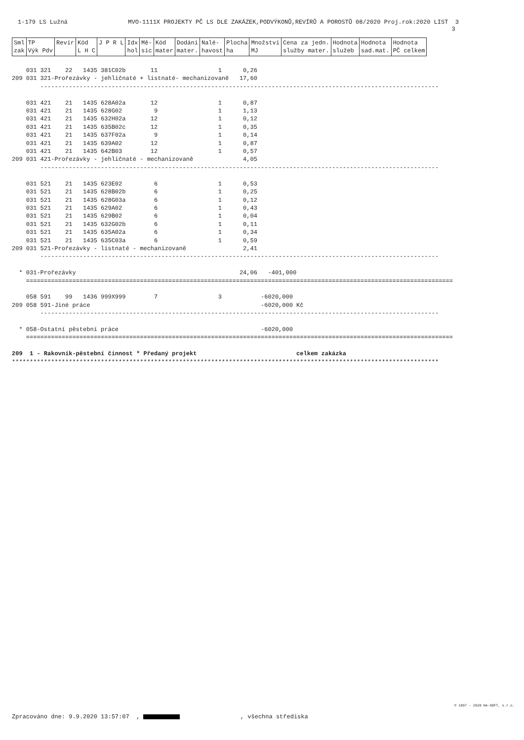1-179 LS Lužná MVO-1111X PROJEKTY PČ LS DLE ZAKÁZEK,PODVÝKONŮ,REVÍRŮ A POROSTŮ 08/2020 Proj.rok:2020 LIST 3 3
| Sml zak | TP Výk Pdv | Revír | Kód L H C | J P R L | Idx hol | Mě- síc | Kód mater | Dodání mater. | Nalé- havost | Plocha ha | Množství MJ | Cena za jedn. služby mater. | Hodnota služeb | Hodnota sad.mat. | Hodnota PČ celkem |
| --- | --- | --- | --- | --- | --- | --- | --- | --- | --- | --- | --- | --- | --- | --- | --- |
    031 321    22   1435 381C02b       11                 1      0,26
209 031 321-Prořezávky - jehličnaté + listnaté- mechanizovaně   17,60
        ----------------------------------------------------------------------------------------------------------------

    031 421    21   1435 628A02a       12                 1      0,87
    031 421    21   1435 628G02         9                 1      1,13
    031 421    21   1435 632H02a       12                 1      0,12
    031 421    21   1435 635B02c       12                 1      0,35
    031 421    21   1435 637F02a        9                 1      0,14
    031 421    21   1435 639A02        12                 1      0,87
    031 421    21   1435 642B03        12                 1      0,57
209 031 421-Prořezávky - jehličnaté - mechanizovaně              4,05
        ----------------------------------------------------------------------------------------------------------------

    031 521    21   1435 623E02         6                 1      0,53
    031 521    21   1435 628B02b        6                 1      0,25
    031 521    21   1435 628G03a        6                 1      0,12
    031 521    21   1435 629A02         6                 1      0,43
    031 521    21   1435 629B02         6                 1      0,04
    031 521    21   1435 632G02b        6                 1      0,11
    031 521    21   1435 635A02a        6                 1      0,34
    031 521    21   1435 635C03a        6                 1      0,59
209 031 521-Prořezávky - listnaté - mechanizovaně                2,41
        ----------------------------------------------------------------------------------------------------------------

  * 031-Prořezávky                                              24,06   -401,000
    ========================================================================================================================

    058 591    99   1436 999X999        7                 3           -6020,000
209 058 591-Jiné práce                                                -6020,000 Kč
        ----------------------------------------------------------------------------------------------------------------

  * 058-Ostatní pěstební práce                                        -6020,000
    ========================================================================================================================

209  1 - Rakovník-pěstební činnost * Předaný projekt                            celkem zakázka
************************************************************************************************************************
© 1997 - 2020 HA-SOFT, s.r.o.
Zpracováno dne: 9.9.2020 13:57:07 , , všechna střediska